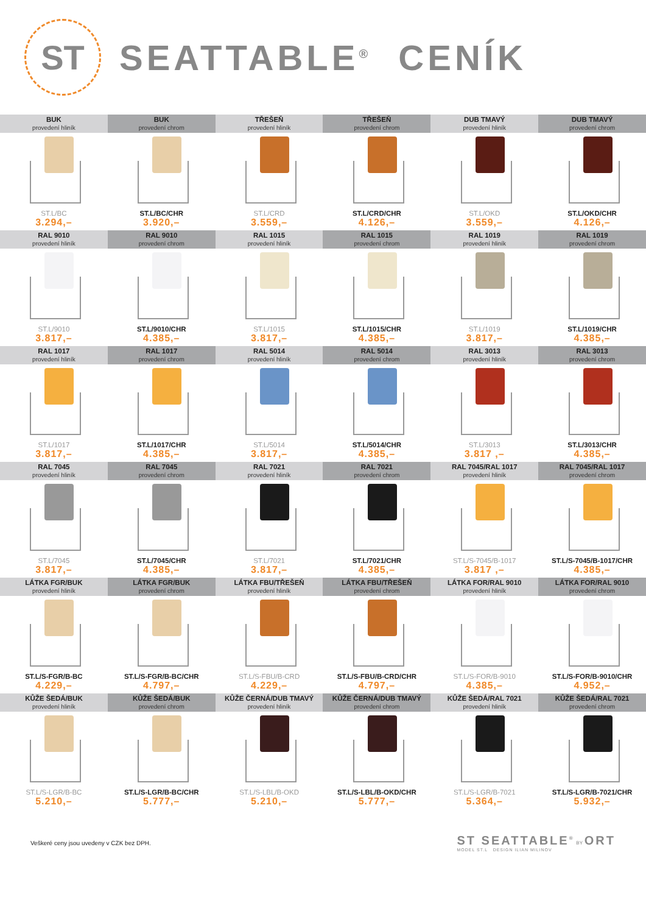ST
SEATTABLE<sup>®</sup> CENÍK
| BUK provedení hliník | BUK provedení chrom | TŘEŠEŇ provedení hliník | TŘEŠEŇ provedení chrom | DUB TMAVÝ provedení hliník | DUB TMAVÝ provedení chrom |
| --- | --- | --- | --- | --- | --- |
| ST.L/BC 3.294,– | ST.L/BC/CHR 3.920,– | ST.L/CRD 3.559,– | ST.L/CRD/CHR 4.126,– | ST.L/OKD 3.559,– | ST.L/OKD/CHR 4.126,– |
| RAL 9010 provedení hliník | RAL 9010 provedení chrom | RAL 1015 provedení hliník | RAL 1015 provedení chrom | RAL 1019 provedení hliník | RAL 1019 provedení chrom |
| ST.L/9010 3.817,– | ST.L/9010/CHR 4.385,– | ST.L/1015 3.817,– | ST.L/1015/CHR 4.385,– | ST.L/1019 3.817,– | ST.L/1019/CHR 4.385,– |
| RAL 1017 provedení hliník | RAL 1017 provedení chrom | RAL 5014 provedení hliník | RAL 5014 provedení chrom | RAL 3013 provedení hliník | RAL 3013 provedení chrom |
| ST.L/1017 3.817,– | ST.L/1017/CHR 4.385,– | ST.L/5014 3.817,– | ST.L/5014/CHR 4.385,– | ST.L/3013 3.817 ,– | ST.L/3013/CHR 4.385,– |
| RAL 7045 provedení hliník | RAL 7045 provedení chrom | RAL 7021 provedení hliník | RAL 7021 provedení chrom | RAL 7045/RAL 1017 provedení hliník | RAL 7045/RAL 1017 provedení chrom |
| ST.L/7045 3.817,– | ST.L/7045/CHR 4.385,– | ST.L/7021 3.817,– | ST.L/7021/CHR 4.385,– | ST.L/S-7045/B-1017 3.817 ,– | ST.L/S-7045/B-1017/CHR 4.385,– |
| LÁTKA FGR/BUK provedení hliník | LÁTKA FGR/BUK provedení chrom | LÁTKA FBU/TŘEŠEŇ provedení hliník | LÁTKA FBU/TŘEŠEŇ provedení chrom | LÁTKA FOR/RAL 9010 provedení hliník | LÁTKA FOR/RAL 9010 provedení chrom |
| ST.L/S-FGR/B-BC 4.229,– | ST.L/S-FGR/B-BC/CHR 4.797,– | ST.L/S-FBU/B-CRD 4.229,– | ST.L/S-FBU/B-CRD/CHR 4.797,– | ST.L/S-FOR/B-9010 4.385,– | ST.L/S-FOR/B-9010/CHR 4.952,– |
| KŮŽE ŠEDÁ/BUK provedení hliník | KŮŽE ŠEDÁ/BUK provedení chrom | KŮŽE ČERNÁ/DUB TMAVÝ provedení hliník | KŮŽE ČERNÁ/DUB TMAVÝ provedení chrom | KŮŽE ŠEDÁ/RAL 7021 provedení hliník | KŮŽE ŠEDÁ/RAL 7021 provedení chrom |
| ST.L/S-LGR/B-BC 5.210,– | ST.L/S-LGR/B-BC/CHR 5.777,– | ST.L/S-LBL/B-OKD 5.210,– | ST.L/S-LBL/B-OKD/CHR 5.777,– | ST.L/S-LGR/B-7021 5.364,– | ST.L/S-LGR/B-7021/CHR 5.932,– |
Veškeré ceny jsou uvedeny v CZK bez DPH.
ST SEATTABLE<sup>®</sup> BY ORT
MODEL ST.L DESIGN ILIAN MILINOV